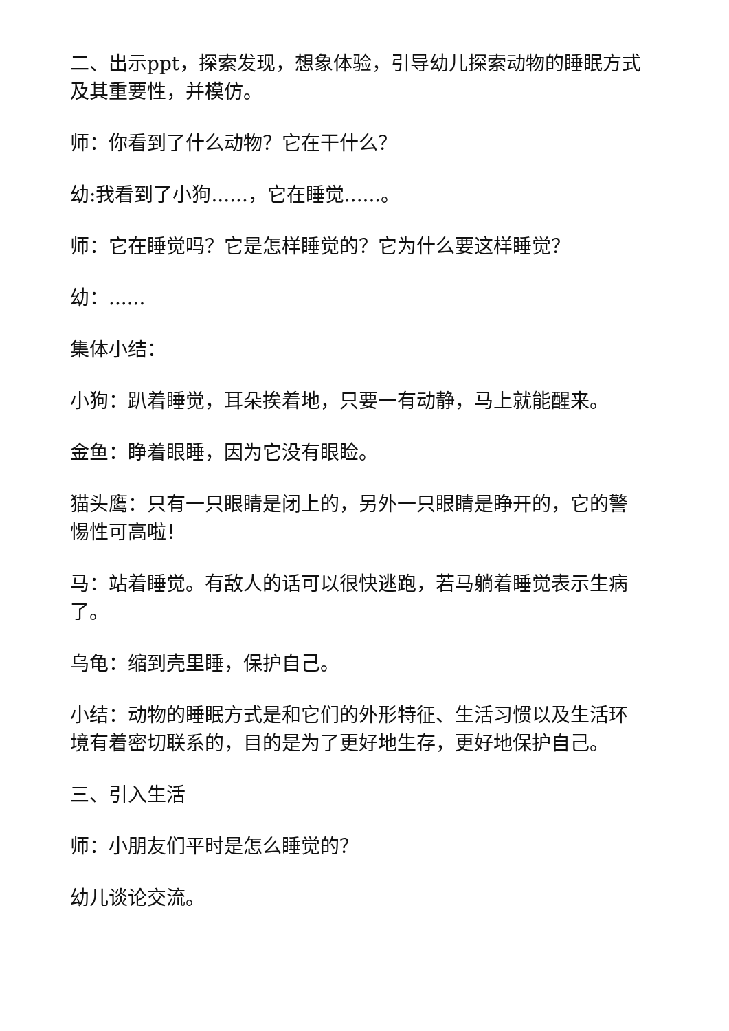二、出示ppt，探索发现，想象体验，引导幼儿探索动物的睡眠方式及其重要性，并模仿。
师：你看到了什么动物？它在干什么？
幼:我看到了小狗......，它在睡觉......。
师：它在睡觉吗？它是怎样睡觉的？它为什么要这样睡觉？
幼：......
集体小结：
小狗：趴着睡觉，耳朵挨着地，只要一有动静，马上就能醒来。
金鱼：睁着眼睡，因为它没有眼睑。
猫头鹰：只有一只眼睛是闭上的，另外一只眼睛是睁开的，它的警惕性可高啦！
马：站着睡觉。有敌人的话可以很快逃跑，若马躺着睡觉表示生病了。
乌龟：缩到壳里睡，保护自己。
小结：动物的睡眠方式是和它们的外形特征、生活习惯以及生活环境有着密切联系的，目的是为了更好地生存，更好地保护自己。
三、引入生活
师：小朋友们平时是怎么睡觉的？
幼儿谈论交流。